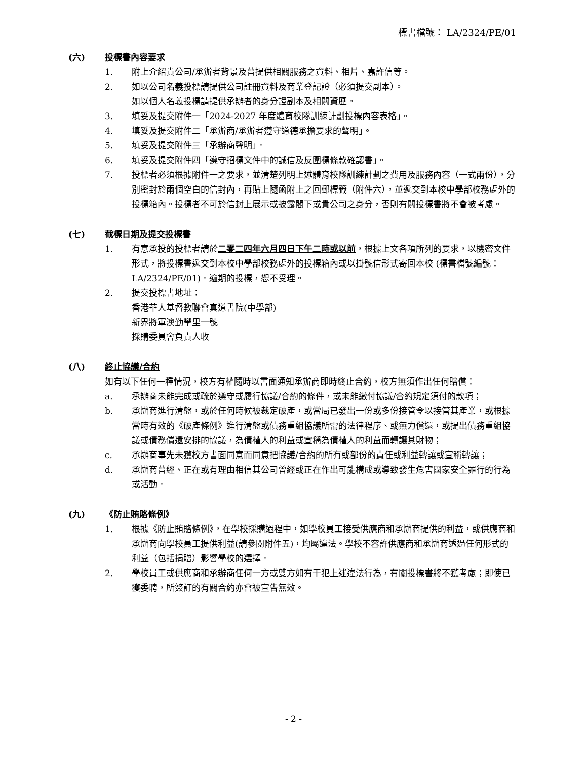標書檔號： LA/2324/PE/01
(六) 投標書內容要求
1. 附上介紹貴公司/承辦者背景及曾提供相關服務之資料、相片、嘉許信等。
2. 如以公司名義投標請提供公司註冊資料及商業登記證（必須提交副本）。
如以個人名義投標請提供承辦者的身分證副本及相關資歷。
3. 填妥及提交附件一「2024-2027 年度體育校隊訓練計劃投標內容表格」。
4. 填妥及提交附件二「承辦商/承辦者遵守道德承擔要求的聲明」。
5. 填妥及提交附件三「承辦商聲明」。
6. 填妥及提交附件四「遵守招標文件中的誠信及反圍標條款確認書」。
7. 投標者必須根據附件一之要求，並清楚列明上述體育校隊訓練計劃之費用及服務內容（一式兩份），分別密封於兩個空白的信封內，再貼上隨函附上之回郵標籤（附件六），並遞交到本校中學部校務處外的投標箱內。投標者不可於信封上展示或披露閣下或貴公司之身分，否則有關投標書將不會被考慮。
(七) 截標日期及提交投標書
1. 有意承投的投標者請於二零二四年六月四日下午二時或以前，根據上文各項所列的要求，以機密文件形式，將投標書遞交到本校中學部校務處外的投標箱內或以掛號信形式寄回本校 (標書檔號編號：LA/2324/PE/01)。逾期的投標，恕不受理。
2. 提交投標書地址：
香港華人基督教聯會真道書院(中學部)
新界將軍澳勤學里一號
採購委員會負責人收
(八) 終止協議/合約
如有以下任何一種情況，校方有權隨時以書面通知承辦商即時終止合約，校方無須作出任何賠償：
a. 承辦商未能完成或疏於遵守或履行協議/合約的條件，或未能繳付協議/合約規定須付的款項；
b. 承辦商進行清盤，或於任何時候被裁定破產，或當局已發出一份或多份接管令以接管其產業，或根據當時有效的《破產條例》進行清盤或債務重組協議所需的法律程序、或無力償還，或提出債務重組協議或債務償還安排的協議，為債權人的利益或宣稱為債權人的利益而轉讓其財物；
c. 承辦商事先未獲校方書面同意而同意把協議/合約的所有或部份的責任或利益轉讓或宣稱轉讓；
d. 承辦商曾經、正在或有理由相信其公司曾經或正在作出可能構成或導致發生危害國家安全罪行的行為或活動。
(九) 《防止賄賂條例》
1. 根據《防止賄賂條例》，在學校採購過程中，如學校員工接受供應商和承辦商提供的利益，或供應商和承辦商向學校員工提供利益(請參閱附件五)，均屬違法。學校不容許供應商和承辦商透過任何形式的利益（包括捐贈）影響學校的選擇。
2. 學校員工或供應商和承辦商任何一方或雙方如有干犯上述違法行為，有關投標書將不獲考慮；即使已獲委聘，所簽訂的有關合約亦會被宣告無效。
- 2 -